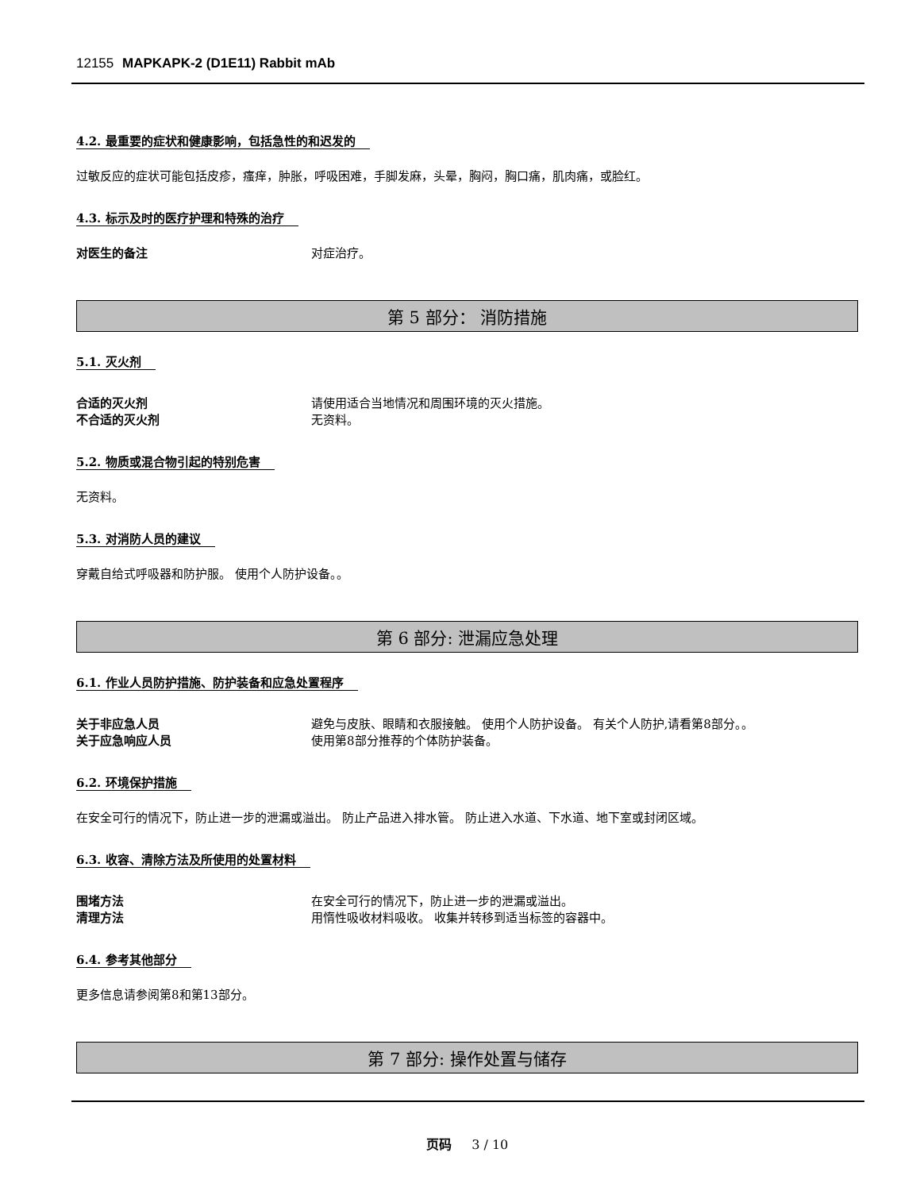12155 MAPKAPK-2 (D1E11) Rabbit mAb
4.2. 最重要的症状和健康影响，包括急性的和迟发的
过敏反应的症状可能包括皮疹，瘙痒，肿胀，呼吸困难，手脚发麻，头晕，胸闷，胸口痛，肌肉痛，或脸红。
4.3. 标示及时的医疗护理和特殊的治疗
对医生的备注 对症治疗。
第 5 部分： 消防措施
5.1. 灭火剂
合适的灭火剂 请使用适合当地情况和周围环境的灭火措施。
不合适的灭火剂 无资料。
5.2. 物质或混合物引起的特别危害
无资料。
5.3. 对消防人员的建议
穿戴自给式呼吸器和防护服。 使用个人防护设备。。
第 6 部分: 泄漏应急处理
6.1. 作业人员防护措施、防护装备和应急处置程序
关于非应急人员 避免与皮肤、眼睛和衣服接触。 使用个人防护设备。 有关个人防护,请看第8部分。。
关于应急响应人员 使用第8部分推荐的个体防护装备。
6.2. 环境保护措施
在安全可行的情况下，防止进一步的泄漏或溢出。 防止产品进入排水管。 防止进入水道、下水道、地下室或封闭区域。
6.3. 收容、清除方法及所使用的处置材料
围堵方法 在安全可行的情况下，防止进一步的泄漏或溢出。
清理方法 用惰性吸收材料吸收。 收集并转移到适当标签的容器中。
6.4. 参考其他部分
更多信息请参阅第8和第13部分。
第 7 部分: 操作处置与储存
页码 3 / 10